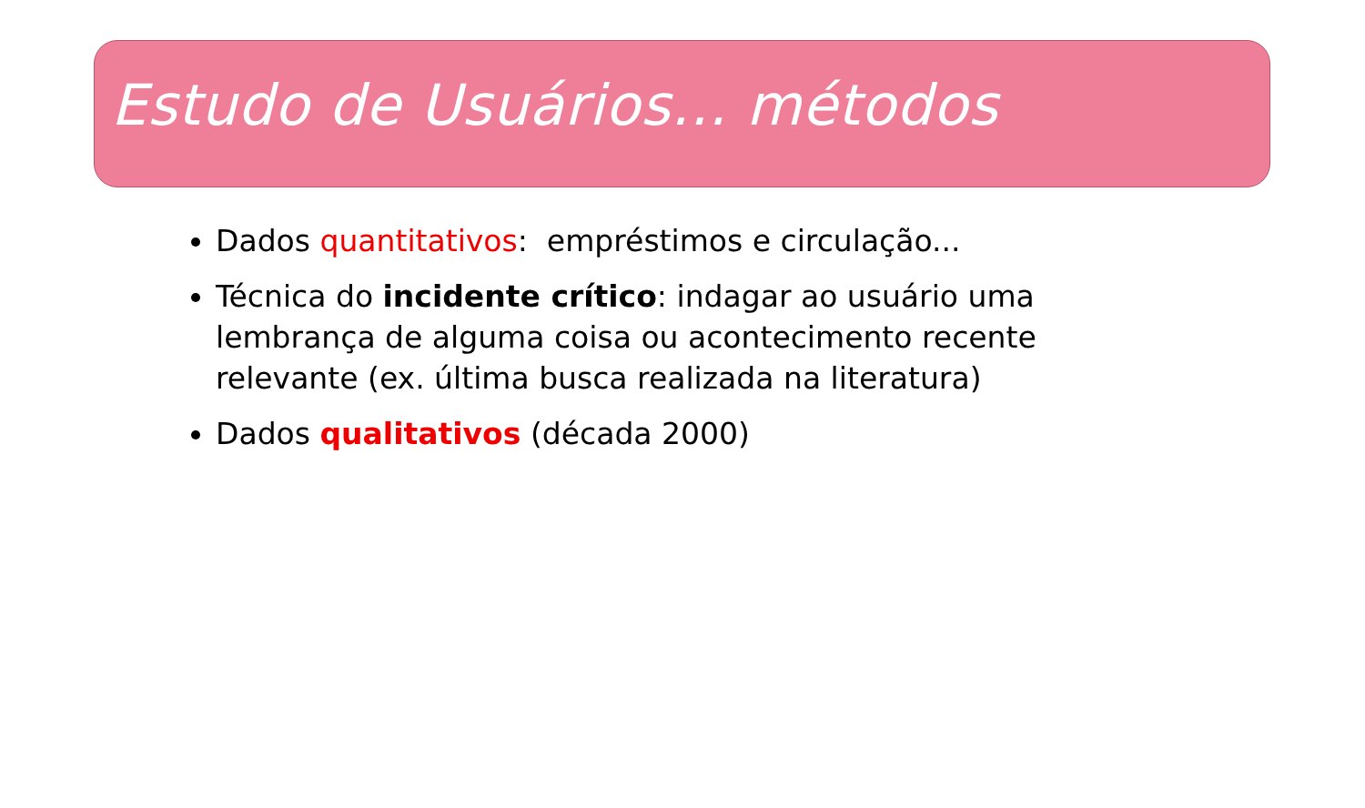Estudo de Usuários... métodos
Dados quantitativos: empréstimos e circulação...
Técnica do incidente crítico: indagar ao usuário uma lembrança de alguma coisa ou acontecimento recente relevante (ex. última busca realizada na literatura)
Dados qualitativos (década 2000)